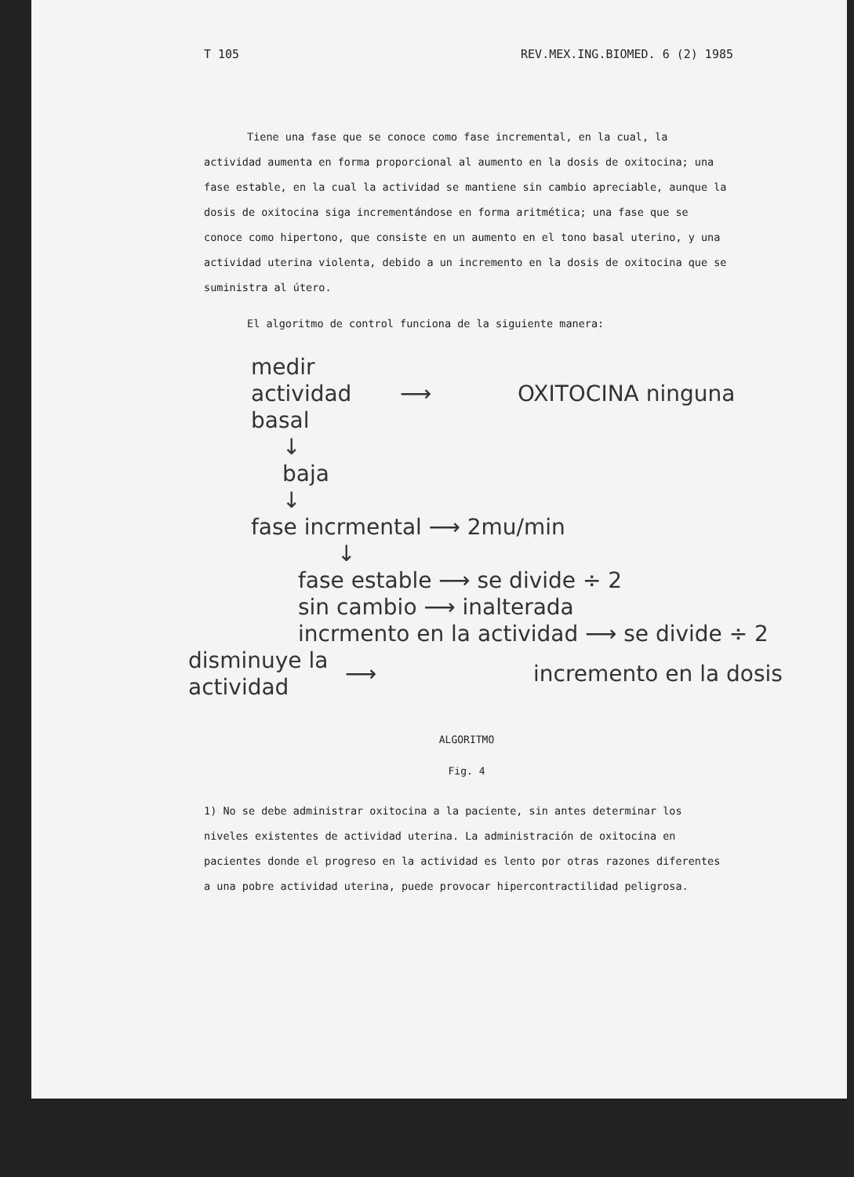T 105 REV.MEX.ING.BIOMED. 6 (2) 1985
Tiene una fase que se conoce como fase incremental, en la cual, la actividad aumenta en forma proporcional al aumento en la dosis de oxitocina; una fase estable, en la cual la actividad se mantiene sin cambio apreciable, aunque la dosis de oxitocina siga incrementándose en forma aritmética; una fase que se conoce como hipertono, que consiste en un aumento en el tono basal uterino, y una actividad uterina violenta, debido a un incremento en la dosis de oxitocina que se suministra al útero.
El algoritmo de control funciona de la siguiente manera:
medir actividad basal
⟶ OXITOCINA ninguna
↓
baja
↓
fase incrmental ⟶ 2mu/min
↓
fase estable ⟶ se divide ÷ 2
sin cambio ⟶ inalterada
incrmento en la actividad ⟶ se divide ÷ 2
disminuye la actividad
⟶ incremento en la dosis
ALGORITMO
Fig. 4
1) No se debe administrar oxitocina a la paciente, sin antes determinar los niveles existentes de actividad uterina. La administración de oxitocina en pacientes donde el progreso en la actividad es lento por otras razones diferentes a una pobre actividad uterina, puede provocar hipercontractilidad peligrosa.